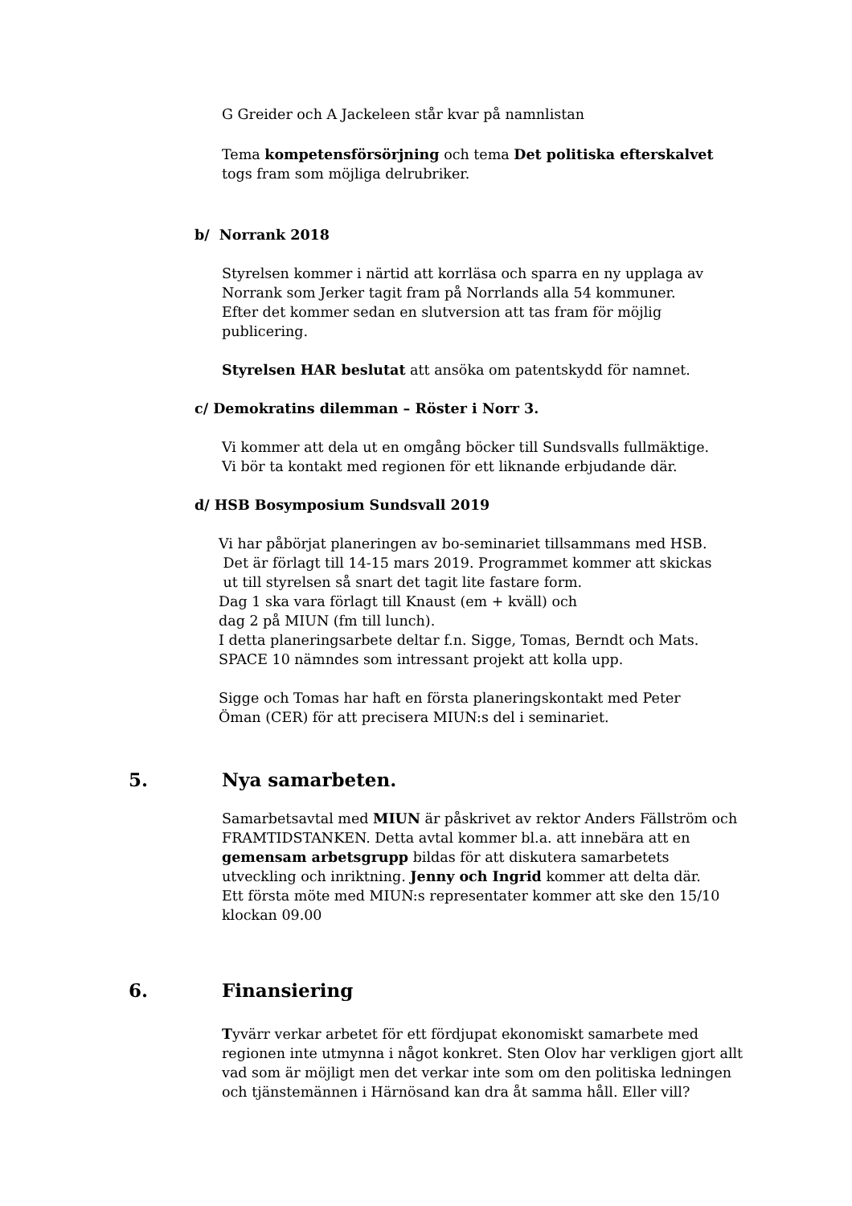G Greider och A Jackeleen står kvar på namnlistan
Tema kompetensförsörjning och tema Det politiska efterskalvet
togs fram som möjliga delrubriker.
b/ Norrank 2018
Styrelsen kommer i närtid att korrläsa och sparra en ny upplaga av
Norrank som Jerker tagit fram på Norrlands alla 54 kommuner.
Efter det kommer sedan en slutversion att tas fram för möjlig
publicering.
Styrelsen HAR beslutat att ansöka om patentskydd för namnet.
c/ Demokratins dilemman – Röster i Norr 3.
Vi kommer att dela ut en omgång böcker till Sundsvalls fullmäktige.
Vi bör ta kontakt med regionen för ett liknande erbjudande där.
d/ HSB Bosymposium Sundsvall 2019
Vi har påbörjat planeringen av bo-seminariet tillsammans med HSB.
Det är förlagt till 14-15 mars 2019. Programmet kommer att skickas
ut till styrelsen så snart det tagit lite fastare form.
Dag 1 ska vara förlagt till Knaust (em + kväll) och
dag 2 på MIUN (fm till lunch).
I detta planeringsarbete deltar f.n. Sigge, Tomas, Berndt och Mats.
SPACE 10 nämndes som intressant projekt att kolla upp.
Sigge och Tomas har haft en första planeringskontakt med Peter
Öman (CER) för att precisera MIUN:s del i seminariet.
5. Nya samarbeten.
Samarbetsavtal med MIUN är påskrivet av rektor Anders Fällström och
FRAMTIDSTANKEN. Detta avtal kommer bl.a. att innebära att en
gemensam arbetsgrupp bildas för att diskutera samarbetets
utveckling och inriktning. Jenny och Ingrid kommer att delta där.
Ett första möte med MIUN:s representater kommer att ske den 15/10
klockan 09.00
6. Finansiering
Tyvärr verkar arbetet för ett fördjupat ekonomiskt samarbete med
regionen inte utmynna i något konkret. Sten Olov har verkligen gjort allt
vad som är möjligt men det verkar inte som om den politiska ledningen
och tjänstemännen i Härnösand kan dra åt samma håll. Eller vill?